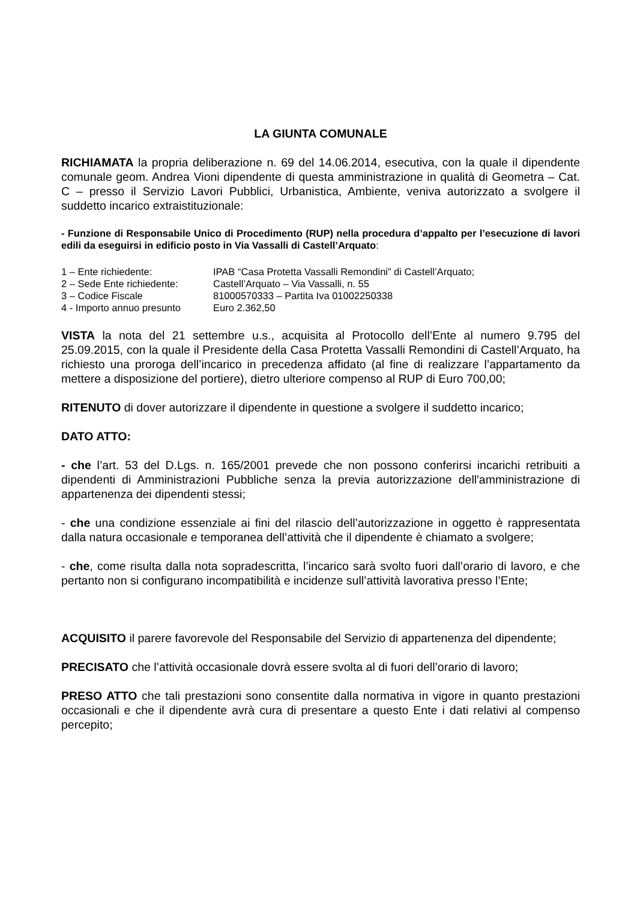LA GIUNTA COMUNALE
RICHIAMATA la propria deliberazione n. 69 del 14.06.2014, esecutiva, con la quale il dipendente comunale geom. Andrea Vioni dipendente di questa amministrazione in qualità di Geometra – Cat. C – presso il Servizio Lavori Pubblici, Urbanistica, Ambiente, veniva autorizzato a svolgere il suddetto incarico extraistituzionale:
- Funzione di Responsabile Unico di Procedimento (RUP) nella procedura d’appalto per l’esecuzione di lavori edili da eseguirsi in edificio posto in Via Vassalli di Castell’Arquato:
1 – Ente richiedente: IPAB “Casa Protetta Vassalli Remondini” di Castell’Arquato;
2 – Sede Ente richiedente: Castell’Arquato – Via Vassalli, n. 55
3 – Codice Fiscale 81000570333 – Partita Iva 01002250338
4 - Importo annuo presunto Euro 2.362,50
VISTA la nota del 21 settembre u.s., acquisita al Protocollo dell’Ente al numero 9.795 del 25.09.2015, con la quale il Presidente della Casa Protetta Vassalli Remondini di Castell’Arquato, ha richiesto una proroga dell’incarico in precedenza affidato (al fine di realizzare l’appartamento da mettere a disposizione del portiere), dietro ulteriore compenso al RUP di Euro 700,00;
RITENUTO di dover autorizzare il dipendente in questione a svolgere il suddetto incarico;
DATO ATTO:
- che l’art. 53 del D.Lgs. n. 165/2001 prevede che non possono conferirsi incarichi retribuiti a dipendenti di Amministrazioni Pubbliche senza la previa autorizzazione dell'amministrazione di appartenenza dei dipendenti stessi;
- che una condizione essenziale ai fini del rilascio dell’autorizzazione in oggetto è rappresentata dalla natura occasionale e temporanea dell’attività che il dipendente è chiamato a svolgere;
- che, come risulta dalla nota sopradescritta, l’incarico sarà svolto fuori dall’orario di lavoro, e che pertanto non si configurano incompatibilità e incidenze sull’attività lavorativa presso l’Ente;
ACQUISITO il parere favorevole del Responsabile del Servizio di appartenenza del dipendente;
PRECISATO che l’attività occasionale dovrà essere svolta al di fuori dell’orario di lavoro;
PRESO ATTO che tali prestazioni sono consentite dalla normativa in vigore in quanto prestazioni occasionali e che il dipendente avrà cura di presentare a questo Ente i dati relativi al compenso percepito;